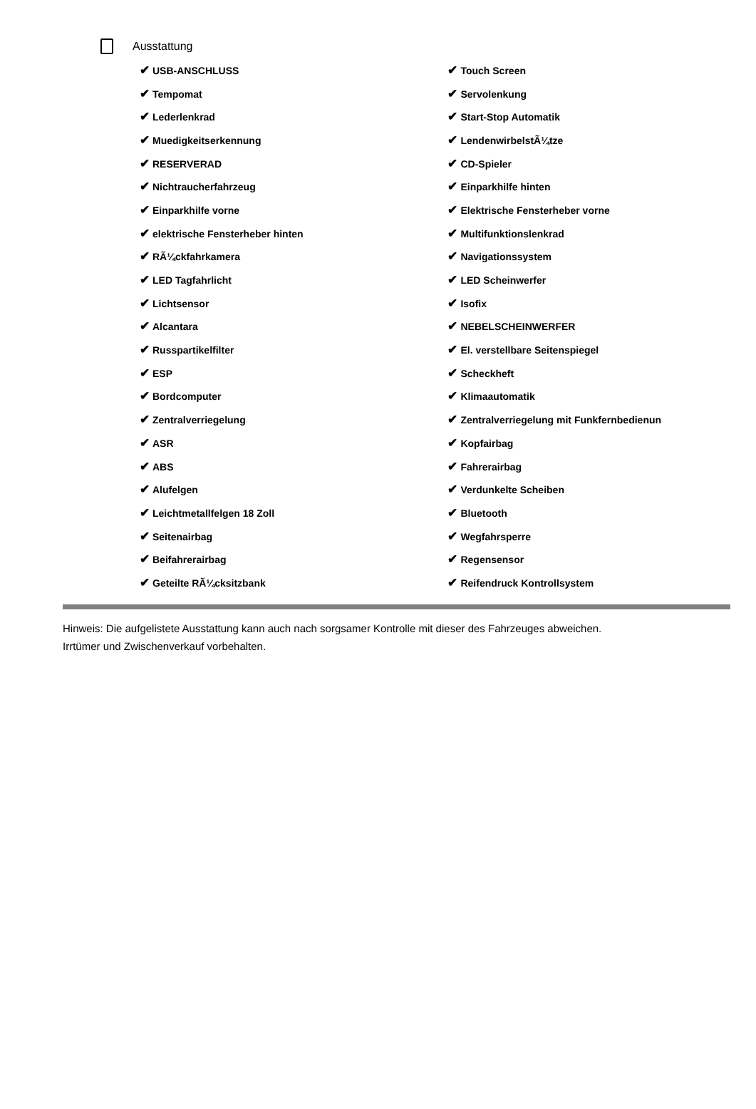Ausstattung
| ✔ USB-ANSCHLUSS | ✔ Touch Screen |
| ✔ Tempomat | ✔ Servolenkung |
| ✔ Lederlenkrad | ✔ Start-Stop Automatik |
| ✔ Muedigkeitserkennung | ✔ LendenwirbelstÃ¼tze |
| ✔ RESERVERAD | ✔ CD-Spieler |
| ✔ Nichtraucherfahrzeug | ✔ Einparkhilfe hinten |
| ✔ Einparkhilfe vorne | ✔ Elektrische Fensterheber vorne |
| ✔ elektrische Fensterheber hinten | ✔ Multifunktionslenkrad |
| ✔ RÃ¼ckfahrkamera | ✔ Navigationssystem |
| ✔ LED Tagfahrlicht | ✔ LED Scheinwerfer |
| ✔ Lichtsensor | ✔ Isofix |
| ✔ Alcantara | ✔ NEBELSCHEINWERFER |
| ✔ Russpartikelfilter | ✔ El. verstellbare Seitenspiegel |
| ✔ ESP | ✔ Scheckheft |
| ✔ Bordcomputer | ✔ Klimaautomatik |
| ✔ Zentralverriegelung | ✔ Zentralverriegelung mit Funkfernbedienun |
| ✔ ASR | ✔ Kopfairbag |
| ✔ ABS | ✔ Fahrerairbag |
| ✔ Alufelgen | ✔ Verdunkelte Scheiben |
| ✔ Leichtmetallfelgen 18 Zoll | ✔ Bluetooth |
| ✔ Seitenairbag | ✔ Wegfahrsperre |
| ✔ Beifahrerairbag | ✔ Regensensor |
| ✔ Geteilte RÃ¼cksitzbank | ✔ Reifendruck Kontrollsystem |
Hinweis: Die aufgelistete Ausstattung kann auch nach sorgsamer Kontrolle mit dieser des Fahrzeuges abweichen. Irrtümer und Zwischenverkauf vorbehalten.